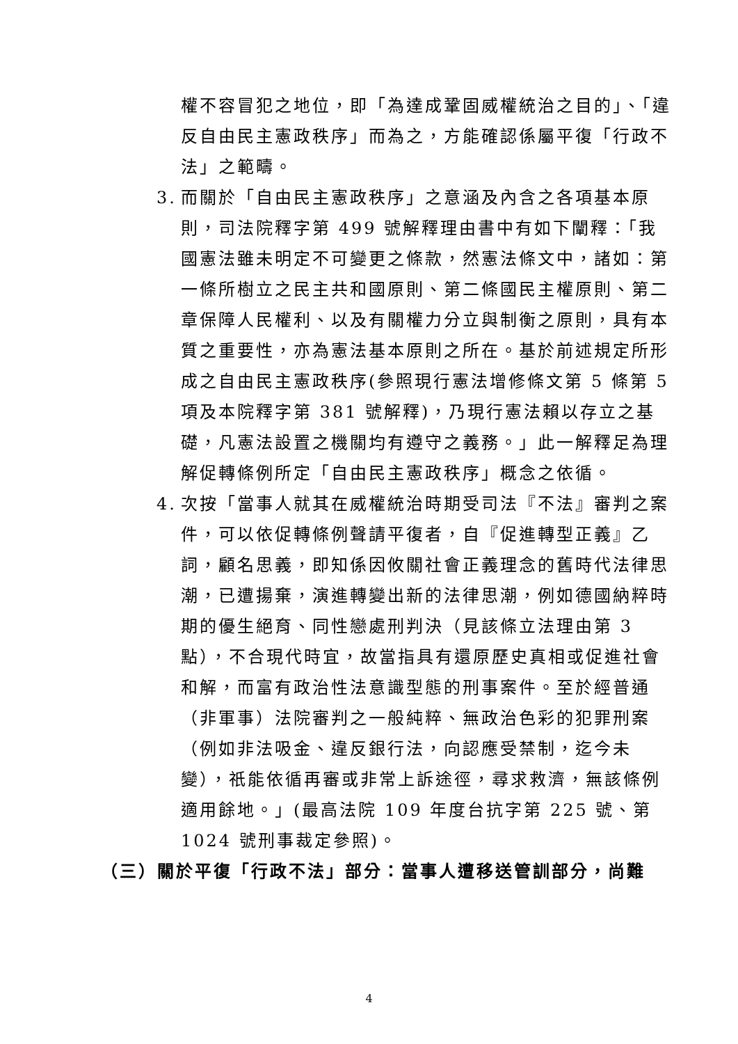權不容冒犯之地位，即「為達成鞏固威權統治之目的」、「違反自由民主憲政秩序」而為之，方能確認係屬平復「行政不法」之範疇。
3. 而關於「自由民主憲政秩序」之意涵及內含之各項基本原則，司法院釋字第 499 號解釋理由書中有如下闡釋：「我國憲法雖未明定不可變更之條款，然憲法條文中，諸如：第一條所樹立之民主共和國原則、第二條國民主權原則、第二章保障人民權利、以及有關權力分立與制衡之原則，具有本質之重要性，亦為憲法基本原則之所在。基於前述規定所形成之自由民主憲政秩序(參照現行憲法增修條文第 5 條第 5 項及本院釋字第 381 號解釋)，乃現行憲法賴以存立之基礎，凡憲法設置之機關均有遵守之義務。」此一解釋足為理解促轉條例所定「自由民主憲政秩序」概念之依循。
4. 次按「當事人就其在威權統治時期受司法『不法』審判之案件，可以依促轉條例聲請平復者，自『促進轉型正義』乙詞，顧名思義，即知係因攸關社會正義理念的舊時代法律思潮，已遭揚棄，演進轉變出新的法律思潮，例如德國納粹時期的優生絕育、同性戀處刑判決（見該條立法理由第 3 點），不合現代時宜，故當指具有還原歷史真相或促進社會和解，而富有政治性法意識型態的刑事案件。至於經普通（非軍事）法院審判之一般純粹、無政治色彩的犯罪刑案（例如非法吸金、違反銀行法，向認應受禁制，迄今未變），祇能依循再審或非常上訴途徑，尋求救濟，無該條例適用餘地。」(最高法院 109 年度台抗字第 225 號、第 1024 號刑事裁定參照)。
（三）關於平復「行政不法」部分：當事人遭移送管訓部分，尚難
4